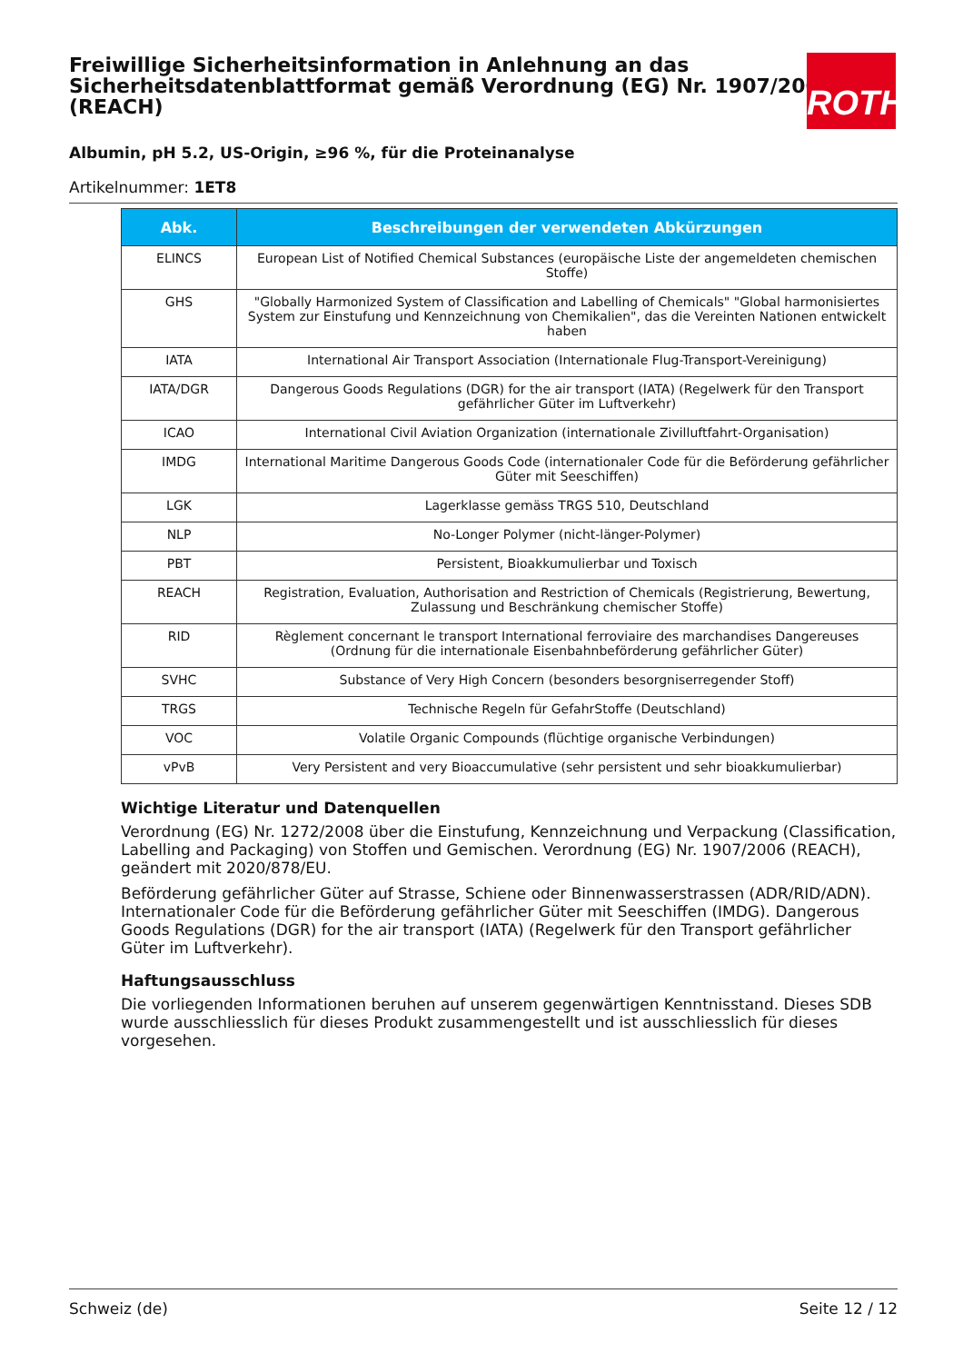Freiwillige Sicherheitsinformation in Anlehnung an das Sicherheitsdatenblattformat gemäß Verordnung (EG) Nr. 1907/2006 (REACH)
ROTH
Albumin, pH 5.2, US-Origin, ≥96 %, für die Proteinanalyse
Artikelnummer: 1ET8
| Abk. | Beschreibungen der verwendeten Abkürzungen |
| --- | --- |
| ELINCS | European List of Notified Chemical Substances (europäische Liste der angemeldeten chemischen Stoffe) |
| GHS | "Globally Harmonized System of Classification and Labelling of Chemicals" "Global harmonisiertes System zur Einstufung und Kennzeichnung von Chemikalien", das die Vereinten Nationen entwickelt haben |
| IATA | International Air Transport Association (Internationale Flug-Transport-Vereinigung) |
| IATA/DGR | Dangerous Goods Regulations (DGR) for the air transport (IATA) (Regelwerk für den Transport gefährlicher Güter im Luftverkehr) |
| ICAO | International Civil Aviation Organization (internationale Zivilluftfahrt-Organisation) |
| IMDG | International Maritime Dangerous Goods Code (internationaler Code für die Beförderung gefährlicher Güter mit Seeschiffen) |
| LGK | Lagerklasse gemäss TRGS 510, Deutschland |
| NLP | No-Longer Polymer (nicht-länger-Polymer) |
| PBT | Persistent, Bioakkumulierbar und Toxisch |
| REACH | Registration, Evaluation, Authorisation and Restriction of Chemicals (Registrierung, Bewertung, Zulassung und Beschränkung chemischer Stoffe) |
| RID | Règlement concernant le transport International ferroviaire des marchandises Dangereuses (Ordnung für die internationale Eisenbahnbeförderung gefährlicher Güter) |
| SVHC | Substance of Very High Concern (besonders besorgniserregender Stoff) |
| TRGS | Technische Regeln für GefahrStoffe (Deutschland) |
| VOC | Volatile Organic Compounds (flüchtige organische Verbindungen) |
| vPvB | Very Persistent and very Bioaccumulative (sehr persistent und sehr bioakkumulierbar) |
Wichtige Literatur und Datenquellen
Verordnung (EG) Nr. 1272/2008 über die Einstufung, Kennzeichnung und Verpackung (Classification, Labelling and Packaging) von Stoffen und Gemischen. Verordnung (EG) Nr. 1907/2006 (REACH), geändert mit 2020/878/EU.
Beförderung gefährlicher Güter auf Strasse, Schiene oder Binnenwasserstrassen (ADR/RID/ADN). Internationaler Code für die Beförderung gefährlicher Güter mit Seeschiffen (IMDG). Dangerous Goods Regulations (DGR) for the air transport (IATA) (Regelwerk für den Transport gefährlicher Güter im Luftverkehr).
Haftungsausschluss
Die vorliegenden Informationen beruhen auf unserem gegenwärtigen Kenntnisstand. Dieses SDB wurde ausschliesslich für dieses Produkt zusammengestellt und ist ausschliesslich für dieses vorgesehen.
Schweiz (de) Seite 12 / 12